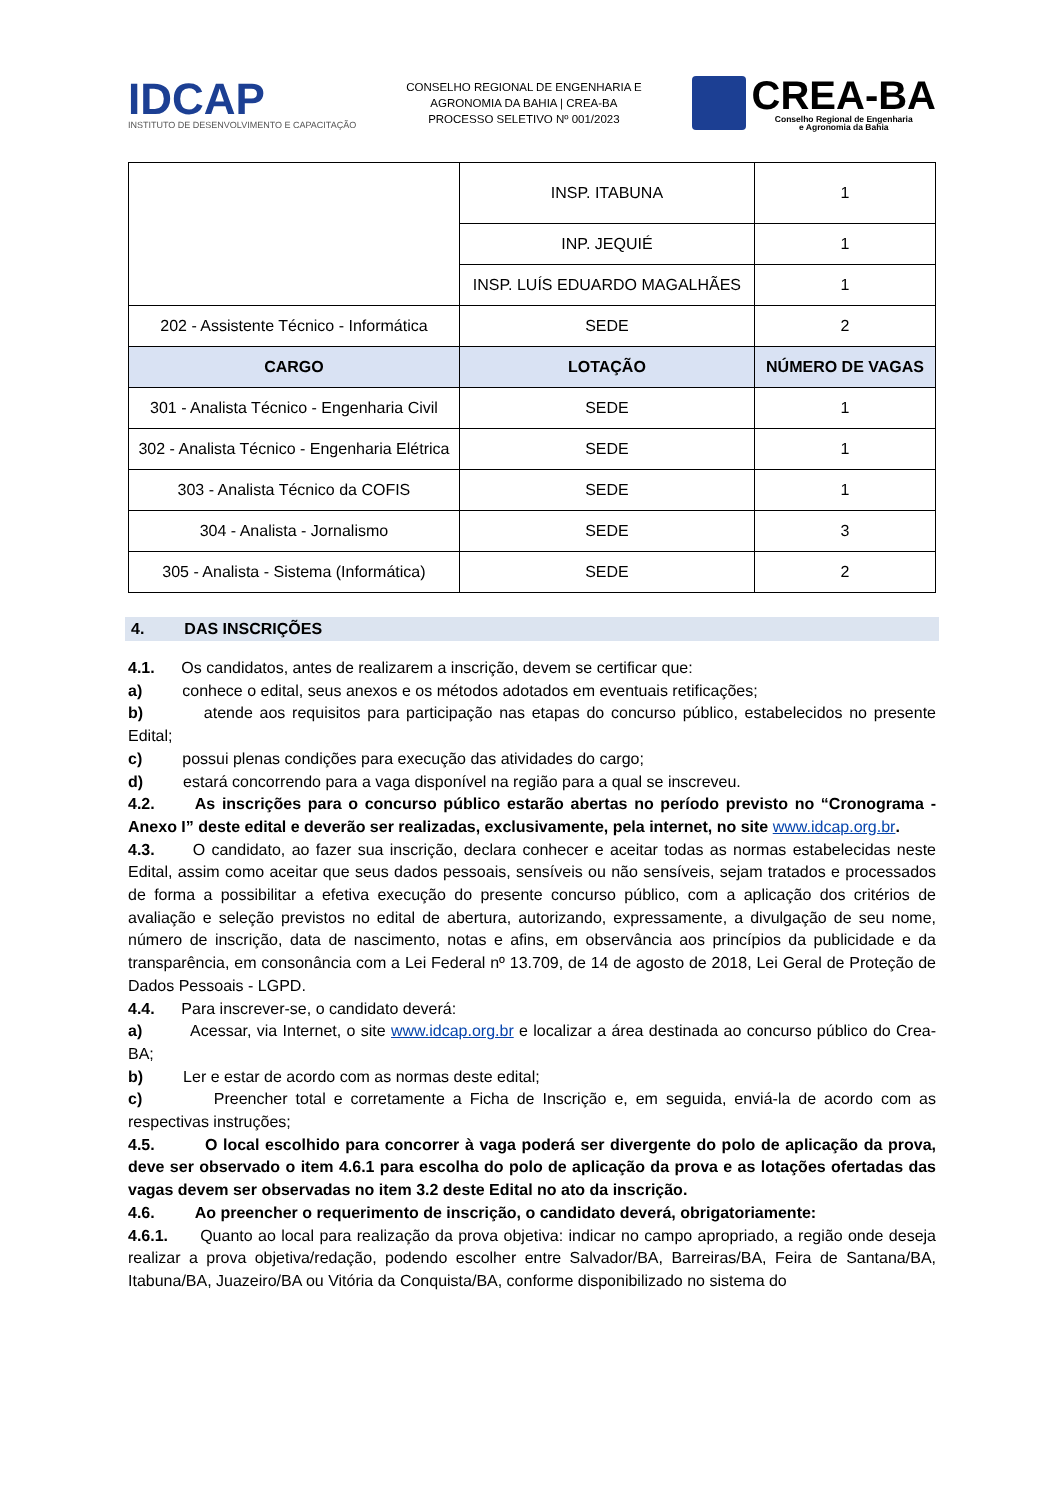IDCAP
INSTITUTO DE DESENVOLVIMENTO E CAPACITAÇÃO
CONSELHO REGIONAL DE ENGENHARIA E
AGRONOMIA DA BAHIA | CREA-BA
PROCESSO SELETIVO Nº 001/2023
CREA-BA
Conselho Regional de Engenharia
e Agronomia da Bahia
| | INSP. ITABUNA | 1 |
| | INP. JEQUIÉ | 1 |
| | INSP. LUÍS EDUARDO MAGALHÃES | 1 |
| 202 - Assistente Técnico - Informática | SEDE | 2 |
| CARGO | LOTAÇÃO | NÚMERO DE VAGAS |
| 301 - Analista Técnico - Engenharia Civil | SEDE | 1 |
| 302 - Analista Técnico - Engenharia Elétrica | SEDE | 1 |
| 303 - Analista Técnico da COFIS | SEDE | 1 |
| 304 - Analista - Jornalismo | SEDE | 3 |
| 305 - Analista - Sistema (Informática) | SEDE | 2 |
4. DAS INSCRIÇÕES
4.1. Os candidatos, antes de realizarem a inscrição, devem se certificar que:
a) conhece o edital, seus anexos e os métodos adotados em eventuais retificações;
b) atende aos requisitos para participação nas etapas do concurso público, estabelecidos no presente Edital;
c) possui plenas condições para execução das atividades do cargo;
d) estará concorrendo para a vaga disponível na região para a qual se inscreveu.
4.2. As inscrições para o concurso público estarão abertas no período previsto no “Cronograma - Anexo I” deste edital e deverão ser realizadas, exclusivamente, pela internet, no site www.idcap.org.br.
4.3. O candidato, ao fazer sua inscrição, declara conhecer e aceitar todas as normas estabelecidas neste Edital, assim como aceitar que seus dados pessoais, sensíveis ou não sensíveis, sejam tratados e processados de forma a possibilitar a efetiva execução do presente concurso público, com a aplicação dos critérios de avaliação e seleção previstos no edital de abertura, autorizando, expressamente, a divulgação de seu nome, número de inscrição, data de nascimento, notas e afins, em observância aos princípios da publicidade e da transparência, em consonância com a Lei Federal nº 13.709, de 14 de agosto de 2018, Lei Geral de Proteção de Dados Pessoais - LGPD.
4.4. Para inscrever-se, o candidato deverá:
a) Acessar, via Internet, o site www.idcap.org.br e localizar a área destinada ao concurso público do Crea-BA;
b) Ler e estar de acordo com as normas deste edital;
c) Preencher total e corretamente a Ficha de Inscrição e, em seguida, enviá-la de acordo com as respectivas instruções;
4.5. O local escolhido para concorrer à vaga poderá ser divergente do polo de aplicação da prova, deve ser observado o item 4.6.1 para escolha do polo de aplicação da prova e as lotações ofertadas das vagas devem ser observadas no item 3.2 deste Edital no ato da inscrição.
4.6. Ao preencher o requerimento de inscrição, o candidato deverá, obrigatoriamente:
4.6.1. Quanto ao local para realização da prova objetiva: indicar no campo apropriado, a região onde deseja realizar a prova objetiva/redação, podendo escolher entre Salvador/BA, Barreiras/BA, Feira de Santana/BA, Itabuna/BA, Juazeiro/BA ou Vitória da Conquista/BA, conforme disponibilizado no sistema do